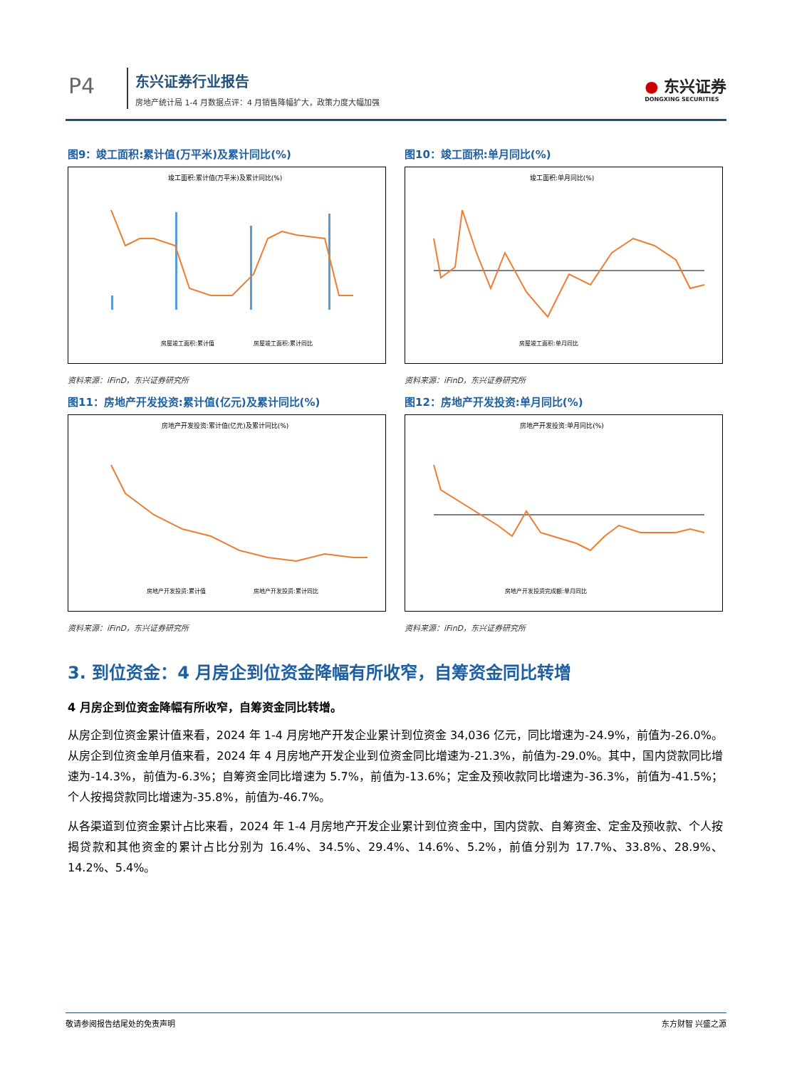P4 东兴证券行业报告
房地产统计局 1-4 月数据点评：4 月销售降幅扩大，政策力度大幅加强
● 东兴证券
DONGXING SECURITIES
图9：竣工面积:累计值(万平米)及累计同比(%)
竣工面积:累计值(万平米)及累计同比(%)
房屋竣工面积:累计值
房屋竣工面积:累计同比
资料来源：iFinD，东兴证券研究所
图10：竣工面积:单月同比(%)
竣工面积:单月同比(%)
房屋竣工面积:单月同比
资料来源：iFinD，东兴证券研究所
图11：房地产开发投资:累计值(亿元)及累计同比(%)
房地产开发投资:累计值(亿元)及累计同比(%)
房地产开发投资:累计值
房地产开发投资:累计同比
资料来源：iFinD，东兴证券研究所
图12：房地产开发投资:单月同比(%)
房地产开发投资:单月同比(%)
房地产开发投资完成额:单月同比
资料来源：iFinD，东兴证券研究所
3. 到位资金：4 月房企到位资金降幅有所收窄，自筹资金同比转增
4 月房企到位资金降幅有所收窄，自筹资金同比转增。
从房企到位资金累计值来看，2024 年 1-4 月房地产开发企业累计到位资金 34,036 亿元，同比增速为-24.9%，前值为-26.0%。从房企到位资金单月值来看，2024 年 4 月房地产开发企业到位资金同比增速为-21.3%，前值为-29.0%。其中，国内贷款同比增速为-14.3%，前值为-6.3%；自筹资金同比增速为 5.7%，前值为-13.6%；定金及预收款同比增速为-36.3%，前值为-41.5%；个人按揭贷款同比增速为-35.8%，前值为-46.7%。
从各渠道到位资金累计占比来看，2024 年 1-4 月房地产开发企业累计到位资金中，国内贷款、自筹资金、定金及预收款、个人按揭贷款和其他资金的累计占比分别为 16.4%、34.5%、29.4%、14.6%、5.2%，前值分别为 17.7%、33.8%、28.9%、14.2%、5.4%。
敬请参阅报告结尾处的免责声明 东方财智 兴盛之源